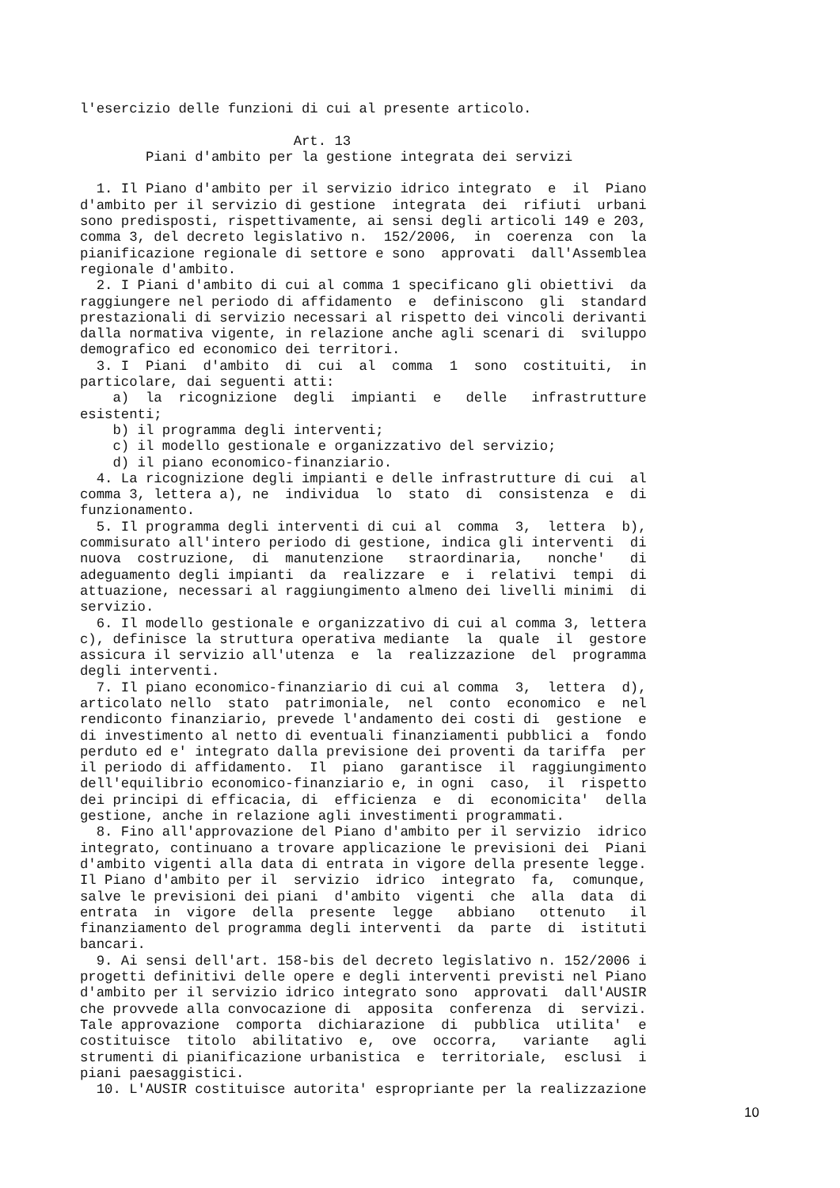l'esercizio delle funzioni di cui al presente articolo.

                          Art. 13
        Piani d'ambito per la gestione integrata dei servizi

  1. Il Piano d'ambito per il servizio idrico integrato  e  il  Piano
d'ambito per il servizio di gestione  integrata  dei  rifiuti  urbani
sono predisposti, rispettivamente, ai sensi degli articoli 149 e 203,
comma 3, del decreto legislativo n.  152/2006,  in  coerenza  con  la
pianificazione regionale di settore e sono  approvati  dall'Assemblea
regionale d'ambito.
  2. I Piani d'ambito di cui al comma 1 specificano gli obiettivi  da
raggiungere nel periodo di affidamento  e  definiscono  gli  standard
prestazionali di servizio necessari al rispetto dei vincoli derivanti
dalla normativa vigente, in relazione anche agli scenari di  sviluppo
demografico ed economico dei territori.
  3. I  Piani  d'ambito  di  cui  al  comma  1  sono  costituiti,  in
particolare, dai seguenti atti:
    a)  la  ricognizione  degli  impianti  e   delle   infrastrutture
esistenti;
    b) il programma degli interventi;
    c) il modello gestionale e organizzativo del servizio;
    d) il piano economico-finanziario.
  4. La ricognizione degli impianti e delle infrastrutture di cui  al
comma 3, lettera a), ne  individua  lo  stato  di  consistenza  e  di
funzionamento.
  5. Il programma degli interventi di cui al  comma  3,  lettera  b),
commisurato all'intero periodo di gestione, indica gli interventi  di
nuova  costruzione,  di  manutenzione   straordinaria,   nonche'   di
adeguamento degli impianti  da  realizzare  e  i  relativi  tempi  di
attuazione, necessari al raggiungimento almeno dei livelli minimi  di
servizio.
  6. Il modello gestionale e organizzativo di cui al comma 3, lettera
c), definisce la struttura operativa mediante  la  quale  il  gestore
assicura il servizio all'utenza  e  la  realizzazione  del  programma
degli interventi.
  7. Il piano economico-finanziario di cui al comma  3,  lettera  d),
articolato nello  stato  patrimoniale,  nel  conto  economico  e  nel
rendiconto finanziario, prevede l'andamento dei costi di  gestione  e
di investimento al netto di eventuali finanziamenti pubblici a  fondo
perduto ed e' integrato dalla previsione dei proventi da tariffa  per
il periodo di affidamento.  Il  piano  garantisce  il  raggiungimento
dell'equilibrio economico-finanziario e, in ogni  caso,  il  rispetto
dei principi di efficacia, di  efficienza  e  di  economicita'  della
gestione, anche in relazione agli investimenti programmati.
  8. Fino all'approvazione del Piano d'ambito per il servizio  idrico
integrato, continuano a trovare applicazione le previsioni dei  Piani
d'ambito vigenti alla data di entrata in vigore della presente legge.
Il Piano d'ambito per il  servizio  idrico  integrato  fa,  comunque,
salve le previsioni dei piani  d'ambito  vigenti  che  alla  data  di
entrata  in  vigore  della  presente  legge   abbiano   ottenuto   il
finanziamento del programma degli interventi  da  parte  di  istituti
bancari.
  9. Ai sensi dell'art. 158-bis del decreto legislativo n. 152/2006 i
progetti definitivi delle opere e degli interventi previsti nel Piano
d'ambito per il servizio idrico integrato sono  approvati  dall'AUSIR
che provvede alla convocazione di  apposita  conferenza  di  servizi.
Tale approvazione  comporta  dichiarazione  di  pubblica  utilita'  e
costituisce  titolo  abilitativo  e,  ove  occorra,   variante   agli
strumenti di pianificazione urbanistica  e  territoriale,  esclusi  i
piani paesaggistici.
  10. L'AUSIR costituisce autorita' espropriante per la realizzazione
10